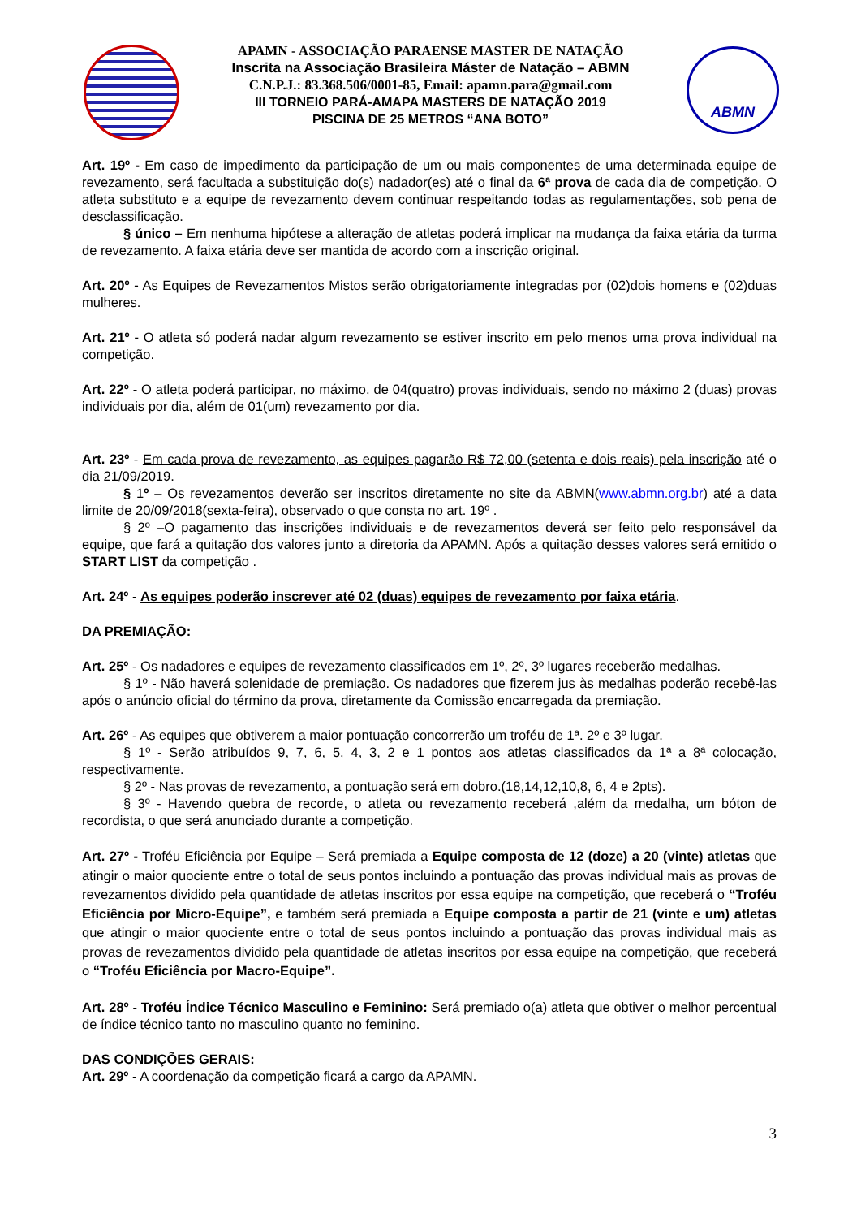ABMN
APAMN - ASSOCIAÇÃO PARAENSE MASTER DE NATAÇÃO
Inscrita na Associação Brasileira Máster de Natação – ABMN
C.N.P.J.: 83.368.506/0001-85, Email: apamn.para@gmail.com
III TORNEIO PARÁ-AMAPA MASTERS DE NATAÇÃO 2019
PISCINA DE 25 METROS “ANA BOTO”
Art. 19º - Em caso de impedimento da participação de um ou mais componentes de uma determinada equipe de revezamento, será facultada a substituição do(s) nadador(es) até o final da 6ª prova de cada dia de competição. O atleta substituto e a equipe de revezamento devem continuar respeitando todas as regulamentações, sob pena de desclassificação.
§ único – Em nenhuma hipótese a alteração de atletas poderá implicar na mudança da faixa etária da turma de revezamento. A faixa etária deve ser mantida de acordo com a inscrição original.
Art. 20º - As Equipes de Revezamentos Mistos serão obrigatoriamente integradas por (02)dois homens e (02)duas mulheres.
Art. 21º - O atleta só poderá nadar algum revezamento se estiver inscrito em pelo menos uma prova individual na competição.
Art. 22º - O atleta poderá participar, no máximo, de 04(quatro) provas individuais, sendo no máximo 2 (duas) provas individuais por dia, além de 01(um) revezamento por dia.
Art. 23º - Em cada prova de revezamento, as equipes pagarão R$ 72,00 (setenta e dois reais) pela inscrição até o dia 21/09/2019.
§ 1º – Os revezamentos deverão ser inscritos diretamente no site da ABMN(www.abmn.org.br) até a data limite de 20/09/2018(sexta-feira), observado o que consta no art. 19º .
§ 2º –O pagamento das inscrições individuais e de revezamentos deverá ser feito pelo responsável da equipe, que fará a quitação dos valores junto a diretoria da APAMN. Após a quitação desses valores será emitido o START LIST da competição .
Art. 24º - As equipes poderão inscrever até 02 (duas) equipes de revezamento por faixa etária.
DA PREMIAÇÃO:
Art. 25º - Os nadadores e equipes de revezamento classificados em 1º, 2º, 3º lugares receberão medalhas.
§ 1º - Não haverá solenidade de premiação. Os nadadores que fizerem jus às medalhas poderão recebê-las após o anúncio oficial do término da prova, diretamente da Comissão encarregada da premiação.
Art. 26º - As equipes que obtiverem a maior pontuação concorrerão um troféu de 1ª. 2º e 3º lugar.
§ 1º - Serão atribuídos 9, 7, 6, 5, 4, 3, 2 e 1 pontos aos atletas classificados da 1ª a 8ª colocação, respectivamente.
§ 2º - Nas provas de revezamento, a pontuação será em dobro.(18,14,12,10,8, 6, 4 e 2pts).
§ 3º - Havendo quebra de recorde, o atleta ou revezamento receberá ,além da medalha, um bóton de recordista, o que será anunciado durante a competição.
Art. 27º - Troféu Eficiência por Equipe – Será premiada a Equipe composta de 12 (doze) a 20 (vinte) atletas que atingir o maior quociente entre o total de seus pontos incluindo a pontuação das provas individual mais as provas de revezamentos dividido pela quantidade de atletas inscritos por essa equipe na competição, que receberá o “Troféu Eficiência por Micro-Equipe”, e também será premiada a Equipe composta a partir de 21 (vinte e um) atletas que atingir o maior quociente entre o total de seus pontos incluindo a pontuação das provas individual mais as provas de revezamentos dividido pela quantidade de atletas inscritos por essa equipe na competição, que receberá o “Troféu Eficiência por Macro-Equipe”.
Art. 28º - Troféu Índice Técnico Masculino e Feminino: Será premiado o(a) atleta que obtiver o melhor percentual de índice técnico tanto no masculino quanto no feminino.
DAS CONDIÇÕES GERAIS:
Art. 29º - A coordenação da competição ficará a cargo da APAMN.
3